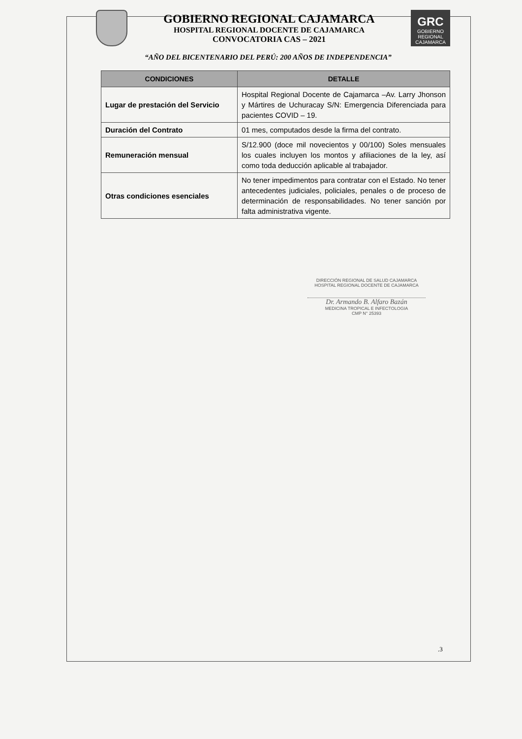GOBIERNO REGIONAL CAJAMARCA
HOSPITAL REGIONAL DOCENTE DE CAJAMARCA
CONVOCATORIA CAS – 2021
GRC
GOBIERNO REGIONAL CAJAMARCA
“AÑO DEL BICENTENARIO DEL PERÚ: 200 AÑOS DE INDEPENDENCIA”
| CONDICIONES | DETALLE |
| --- | --- |
| Lugar de prestación del Servicio | Hospital Regional Docente de Cajamarca –Av. Larry Jhonson y Mártires de Uchuracay S/N: Emergencia Diferenciada para pacientes COVID – 19. |
| Duración del Contrato | 01 mes, computados desde la firma del contrato. |
| Remuneración mensual | S/12.900 (doce mil novecientos y 00/100) Soles mensuales los cuales incluyen los montos y afiliaciones de la ley, así como toda deducción aplicable al trabajador. |
| Otras condiciones esenciales | No tener impedimentos para contratar con el Estado. No tener antecedentes judiciales, policiales, penales o de proceso de determinación de responsabilidades. No tener sanción por falta administrativa vigente. |
DIRECCIÓN REGIONAL DE SALUD CAJAMARCA
HOSPITAL REGIONAL DOCENTE DE CAJAMARCA
Dr. Armando B. Alfaro Bazán
MEDICINA TROPICAL E INFECTOLOGIA
CMP N° 25393
.3